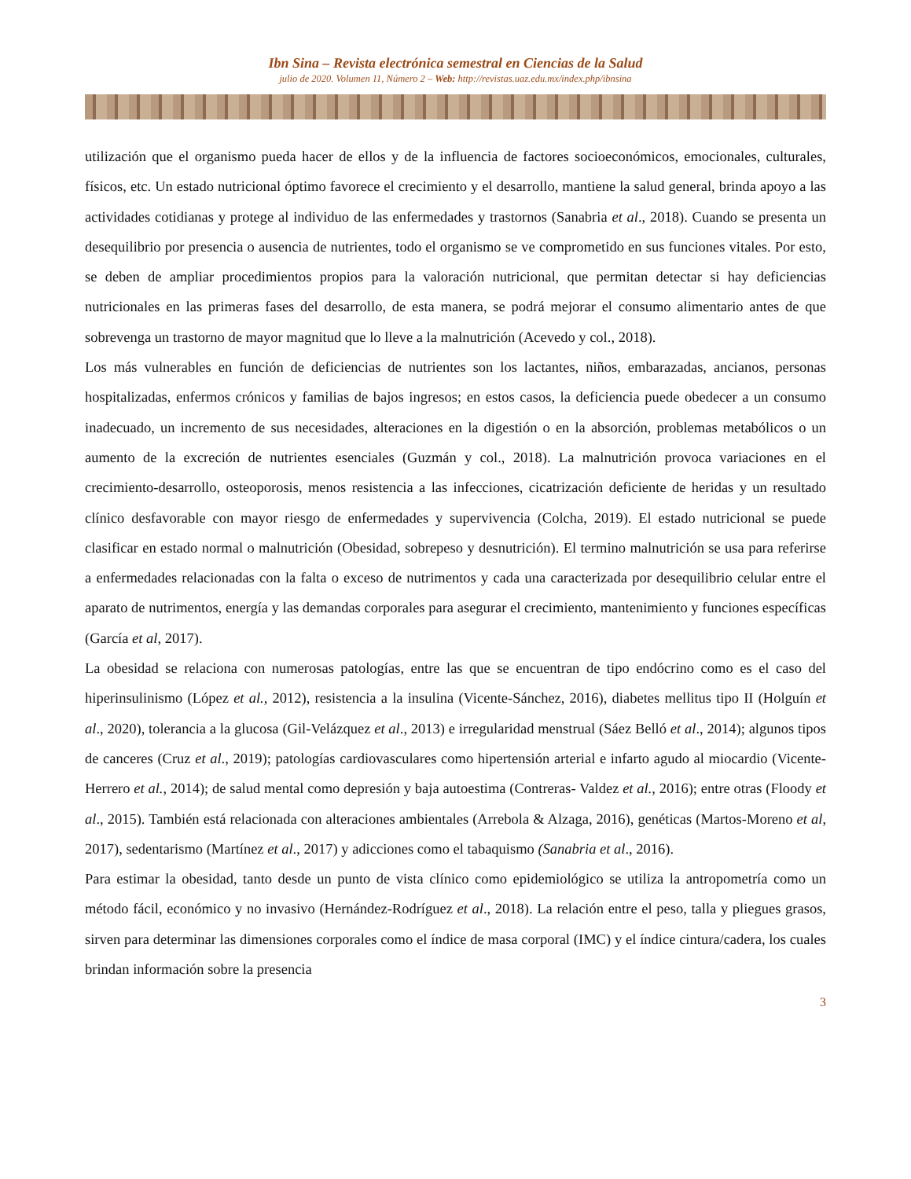Ibn Sina – Revista electrónica semestral en Ciencias de la Salud
julio de 2020. Volumen 11, Número 2 – Web: http://revistas.uaz.edu.mx/index.php/ibnsina
utilización que el organismo pueda hacer de ellos y de la influencia de factores socioeconómicos, emocionales, culturales, físicos, etc. Un estado nutricional óptimo favorece el crecimiento y el desarrollo, mantiene la salud general, brinda apoyo a las actividades cotidianas y protege al individuo de las enfermedades y trastornos (Sanabria et al., 2018). Cuando se presenta un desequilibrio por presencia o ausencia de nutrientes, todo el organismo se ve comprometido en sus funciones vitales. Por esto, se deben de ampliar procedimientos propios para la valoración nutricional, que permitan detectar si hay deficiencias nutricionales en las primeras fases del desarrollo, de esta manera, se podrá mejorar el consumo alimentario antes de que sobrevenga un trastorno de mayor magnitud que lo lleve a la malnutrición (Acevedo y col., 2018).
Los más vulnerables en función de deficiencias de nutrientes son los lactantes, niños, embarazadas, ancianos, personas hospitalizadas, enfermos crónicos y familias de bajos ingresos; en estos casos, la deficiencia puede obedecer a un consumo inadecuado, un incremento de sus necesidades, alteraciones en la digestión o en la absorción, problemas metabólicos o un aumento de la excreción de nutrientes esenciales (Guzmán y col., 2018). La malnutrición provoca variaciones en el crecimiento-desarrollo, osteoporosis, menos resistencia a las infecciones, cicatrización deficiente de heridas y un resultado clínico desfavorable con mayor riesgo de enfermedades y supervivencia (Colcha, 2019). El estado nutricional se puede clasificar en estado normal o malnutrición (Obesidad, sobrepeso y desnutrición). El termino malnutrición se usa para referirse a enfermedades relacionadas con la falta o exceso de nutrimentos y cada una caracterizada por desequilibrio celular entre el aparato de nutrimentos, energía y las demandas corporales para asegurar el crecimiento, mantenimiento y funciones específicas (García et al, 2017).
La obesidad se relaciona con numerosas patologías, entre las que se encuentran de tipo endócrino como es el caso del hiperinsulinismo (López et al., 2012), resistencia a la insulina (Vicente-Sánchez, 2016), diabetes mellitus tipo II (Holguín et al., 2020), tolerancia a la glucosa (Gil-Velázquez et al., 2013) e irregularidad menstrual (Sáez Belló et al., 2014); algunos tipos de canceres (Cruz et al., 2019); patologías cardiovasculares como hipertensión arterial e infarto agudo al miocardio (Vicente-Herrero et al., 2014); de salud mental como depresión y baja autoestima (Contreras- Valdez et al., 2016); entre otras (Floody et al., 2015). También está relacionada con alteraciones ambientales (Arrebola & Alzaga, 2016), genéticas (Martos-Moreno et al, 2017), sedentarismo (Martínez et al., 2017) y adicciones como el tabaquismo (Sanabria et al., 2016).
Para estimar la obesidad, tanto desde un punto de vista clínico como epidemiológico se utiliza la antropometría como un método fácil, económico y no invasivo (Hernández-Rodríguez et al., 2018). La relación entre el peso, talla y pliegues grasos, sirven para determinar las dimensiones corporales como el índice de masa corporal (IMC) y el índice cintura/cadera, los cuales brindan información sobre la presencia
3